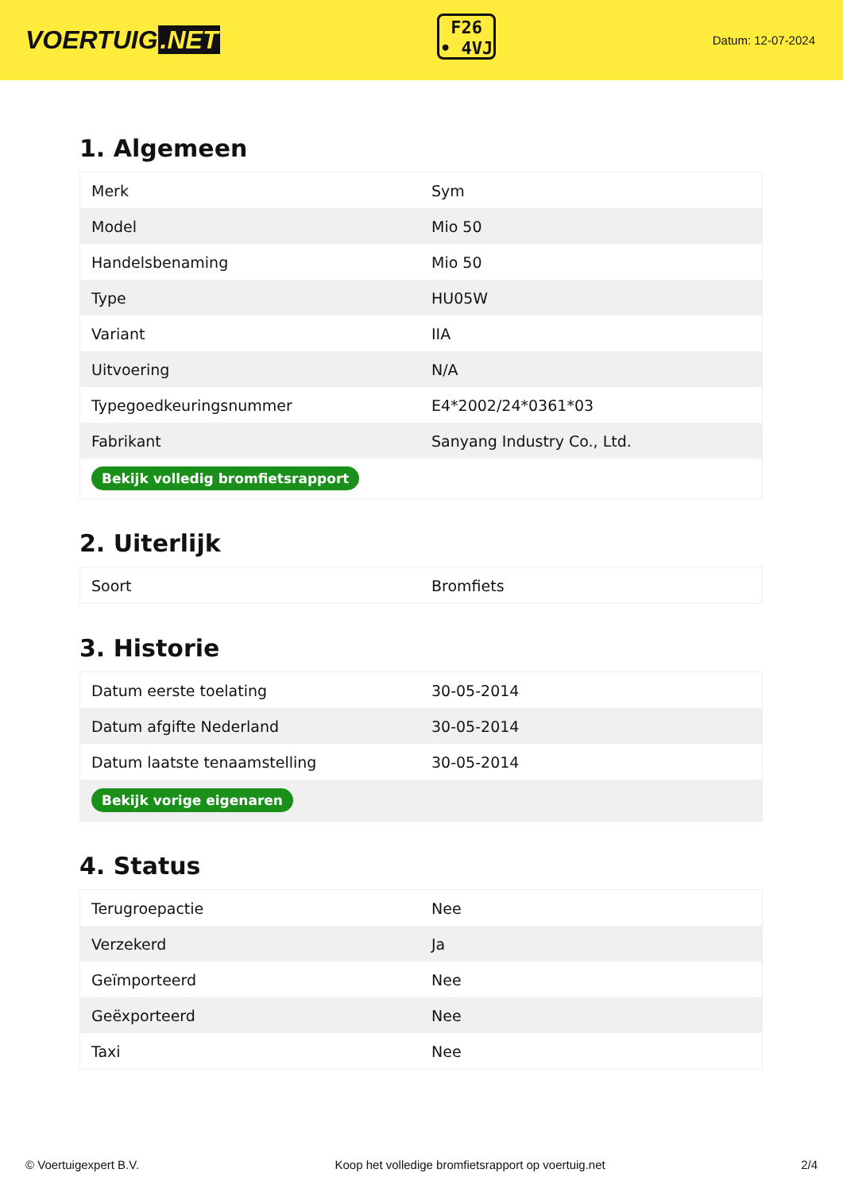VOERTUIG.NET
F26
• 4VJ
Datum: 12-07-2024
1. Algemeen
| Merk | Sym |
| Model | Mio 50 |
| Handelsbenaming | Mio 50 |
| Type | HU05W |
| Variant | IIA |
| Uitvoering | N/A |
| Typegoedkeuringsnummer | E4*2002/24*0361*03 |
| Fabrikant | Sanyang Industry Co., Ltd. |
| Bekijk volledig bromfietsrapport | |
2. Uiterlijk
| Soort | Bromfiets |
3. Historie
| Datum eerste toelating | 30-05-2014 |
| Datum afgifte Nederland | 30-05-2014 |
| Datum laatste tenaamstelling | 30-05-2014 |
| Bekijk vorige eigenaren | |
4. Status
| Terugroepactie | Nee |
| Verzekerd | Ja |
| Geïmporteerd | Nee |
| Geëxporteerd | Nee |
| Taxi | Nee |
© Voertuigexpert B.V. Koop het volledige bromfietsrapport op voertuig.net 2/4